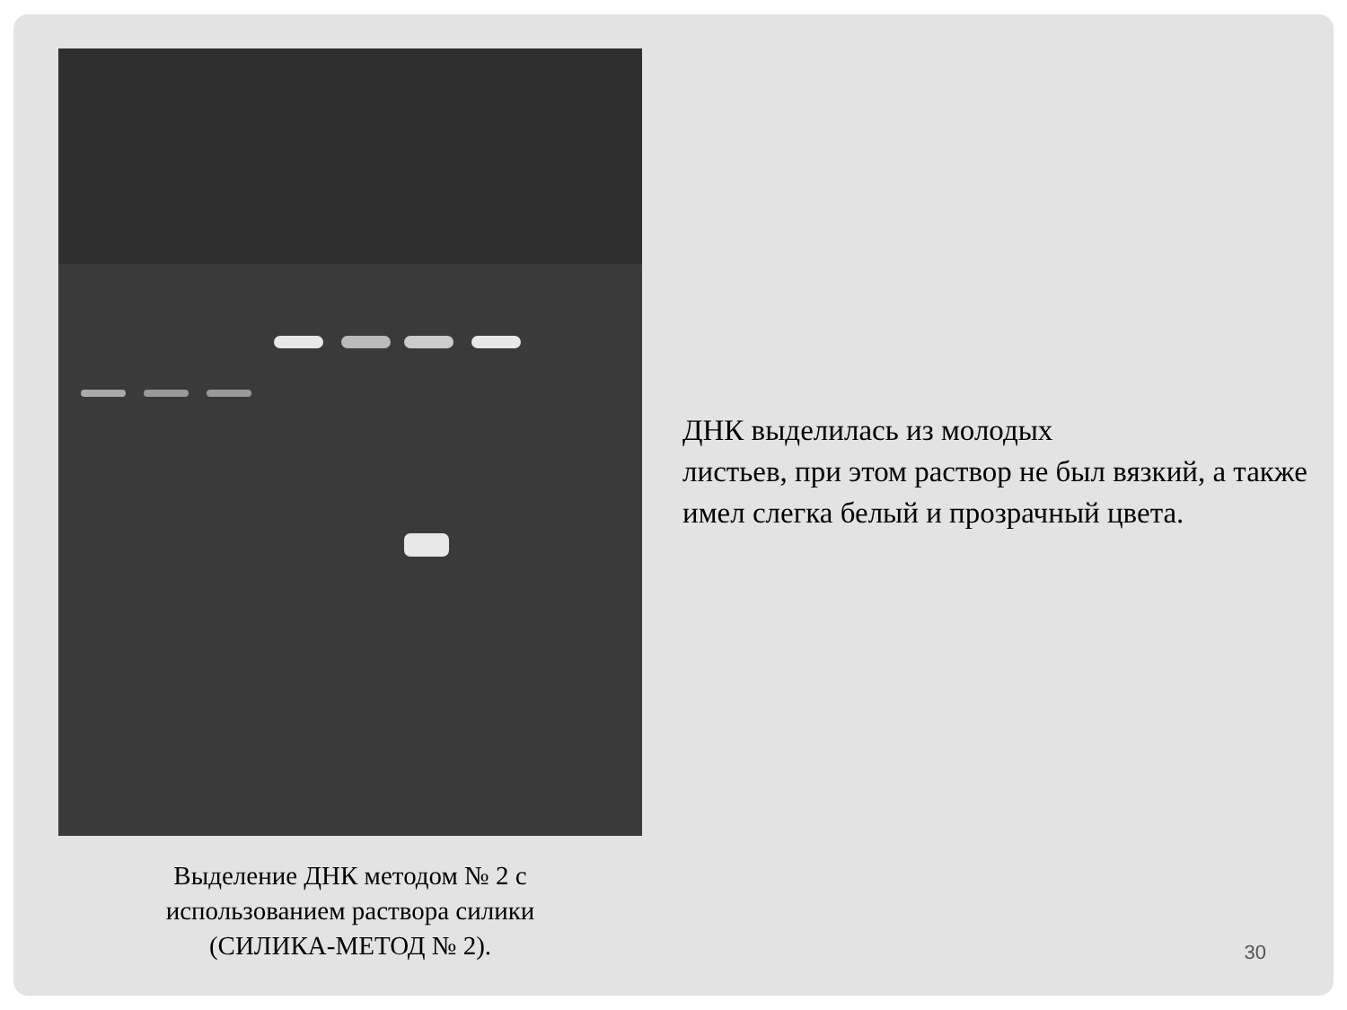Выделение ДНК методом № 2 с
использованием раствора силики
(СИЛИКА-МЕТОД № 2).
ДНК выделилась из молодых
листьев, при этом раствор не был вязкий, а также имел слегка белый и прозрачный цвета.
30